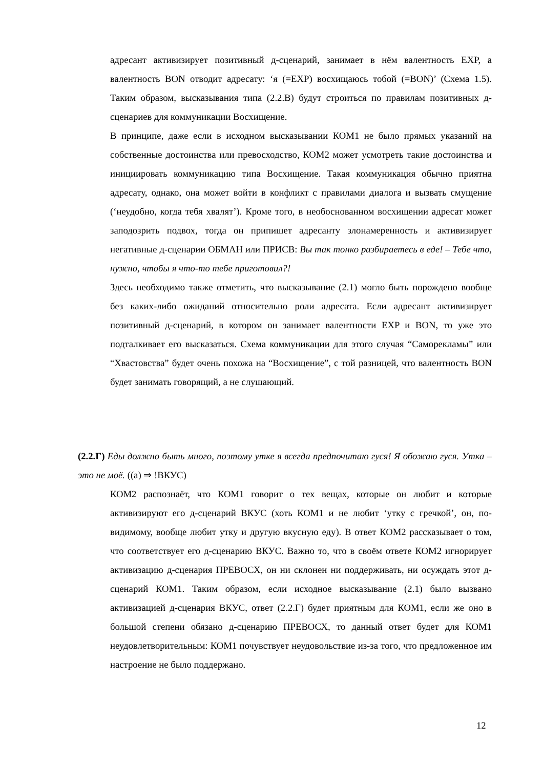адресант активизирует позитивный д-сценарий, занимает в нём валентность EXP, а валентность BON отводит адресату: ‘я (=EXP) восхищаюсь тобой (=BON)’ (Схема 1.5). Таким образом, высказывания типа (2.2.В) будут строиться по правилам позитивных д-сценариев для коммуникации Восхищение.
В принципе, даже если в исходном высказывании КОМ1 не было прямых указаний на собственные достоинства или превосходство, КОМ2 может усмотреть такие достоинства и инициировать коммуникацию типа Восхищение. Такая коммуникация обычно приятна адресату, однако, она может войти в конфликт с правилами диалога и вызвать смущение (‘неудобно, когда тебя хвалят’). Кроме того, в необоснованном восхищении адресат может заподозрить подвох, тогда он припишет адресанту злонамеренность и активизирует негативные д-сценарии ОБМАН или ПРИСВ: Вы так тонко разбираетесь в еде! – Тебе что, нужно, чтобы я что-то тебе приготовил?!
Здесь необходимо также отметить, что высказывание (2.1) могло быть порождено вообще без каких-либо ожиданий относительно роли адресата. Если адресант активизирует позитивный д-сценарий, в котором он занимает валентности EXP и BON, то уже это подталкивает его высказаться. Схема коммуникации для этого случая “Саморекламы” или “Хвастовства” будет очень похожа на “Восхищение”, с той разницей, что валентность BON будет занимать говорящий, а не слушающий.
(2.2.Г) Еды должно быть много, поэтому утке я всегда предпочитаю гуся! Я обожаю гуся. Утка – это не моё. ((а) ⇒ !ВКУС)
КОМ2 распознаёт, что КОМ1 говорит о тех вещах, которые он любит и которые активизируют его д-сценарий ВКУС (хоть КОМ1 и не любит ‘утку с гречкой’, он, по-видимому, вообще любит утку и другую вкусную еду). В ответ КОМ2 рассказывает о том, что соответствует его д-сценарию ВКУС. Важно то, что в своём ответе КОМ2 игнорирует активизацию д-сценария ПРЕВОСХ, он ни склонен ни поддерживать, ни осуждать этот д-сценарий КОМ1. Таким образом, если исходное высказывание (2.1) было вызвано активизацией д-сценария ВКУС, ответ (2.2.Г) будет приятным для КОМ1, если же оно в большой степени обязано д-сценарию ПРЕВОСХ, то данный ответ будет для КОМ1 неудовлетворительным: КОМ1 почувствует неудовольствие из-за того, что предложенное им настроение не было поддержано.
12